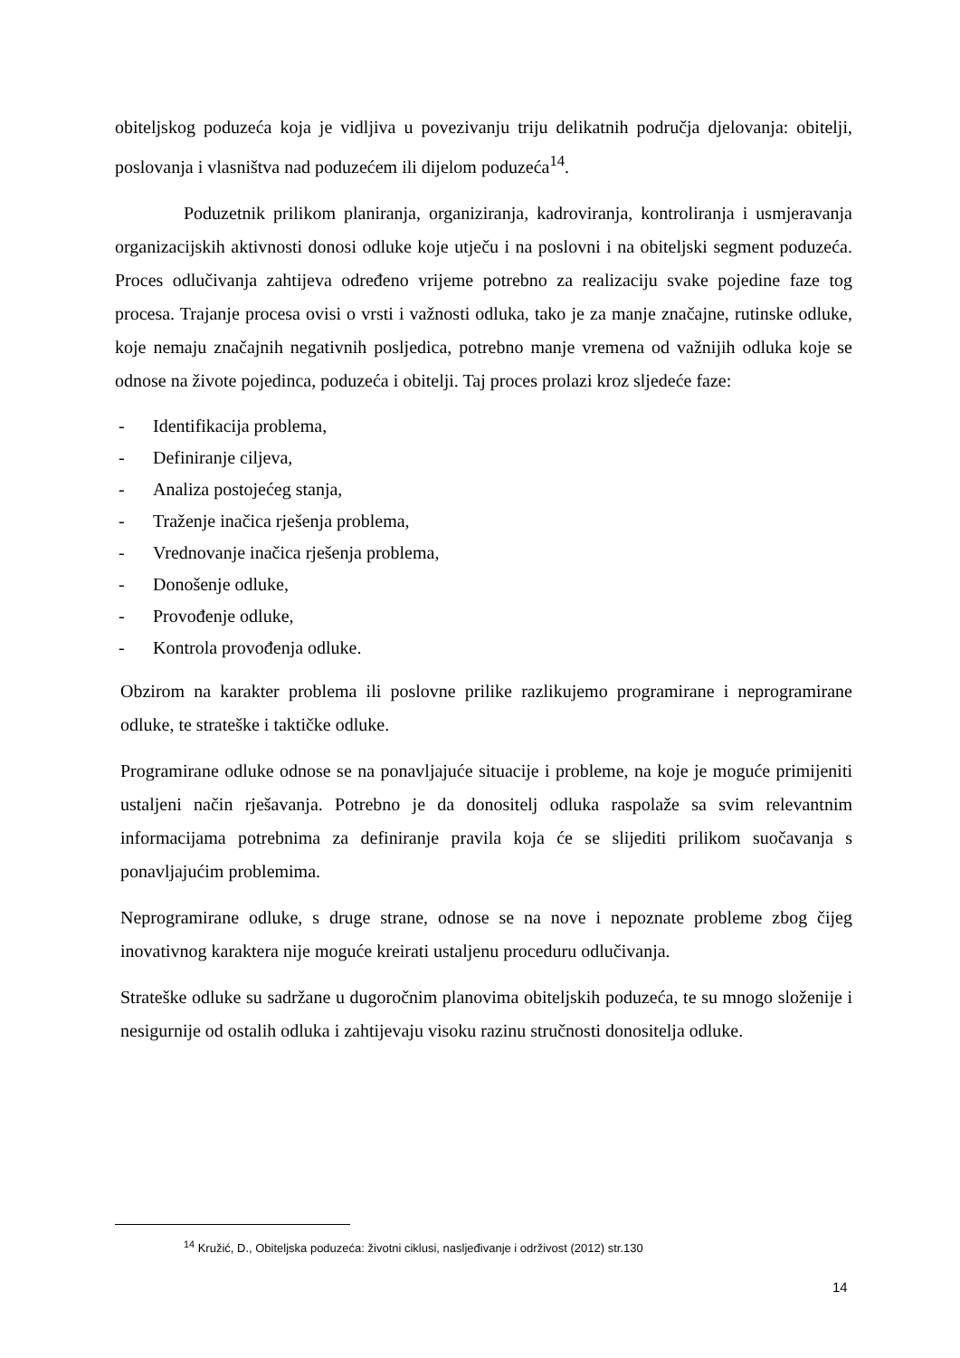obiteljskog poduzeća koja je vidljiva u povezivanju triju delikatnih područja djelovanja: obitelji, poslovanja i vlasništva nad poduzećem ili dijelom poduzeća<sup>14</sup>.
Poduzetnik prilikom planiranja, organiziranja, kadroviranja, kontroliranja i usmjeravanja organizacijskih aktivnosti donosi odluke koje utječu i na poslovni i na obiteljski segment poduzeća. Proces odlučivanja zahtijeva određeno vrijeme potrebno za realizaciju svake pojedine faze tog procesa. Trajanje procesa ovisi o vrsti i važnosti odluka, tako je za manje značajne, rutinske odluke, koje nemaju značajnih negativnih posljedica, potrebno manje vremena od važnijih odluka koje se odnose na živote pojedinca, poduzeća i obitelji. Taj proces prolazi kroz sljedeće faze:
- Identifikacija problema,
- Definiranje ciljeva,
- Analiza postojećeg stanja,
- Traženje inačica rješenja problema,
- Vrednovanje inačica rješenja problema,
- Donošenje odluke,
- Provođenje odluke,
- Kontrola provođenja odluke.
Obzirom na karakter problema ili poslovne prilike razlikujemo programirane i neprogramirane odluke, te strateške i taktičke odluke.
Programirane odluke odnose se na ponavljajuće situacije i probleme, na koje je moguće primijeniti ustaljeni način rješavanja. Potrebno je da donositelj odluka raspolaže sa svim relevantnim informacijama potrebnima za definiranje pravila koja će se slijediti prilikom suočavanja s ponavljajućim problemima.
Neprogramirane odluke, s druge strane, odnose se na nove i nepoznate probleme zbog čijeg inovativnog karaktera nije moguće kreirati ustaljenu proceduru odlučivanja.
Strateške odluke su sadržane u dugoročnim planovima obiteljskih poduzeća, te su mnogo složenije i nesigurnije od ostalih odluka i zahtijevaju visoku razinu stručnosti donositelja odluke.
<sup>14</sup> Kružić, D., Obiteljska poduzeća: životni ciklusi, nasljeđivanje i održivost (2012) str.130
14